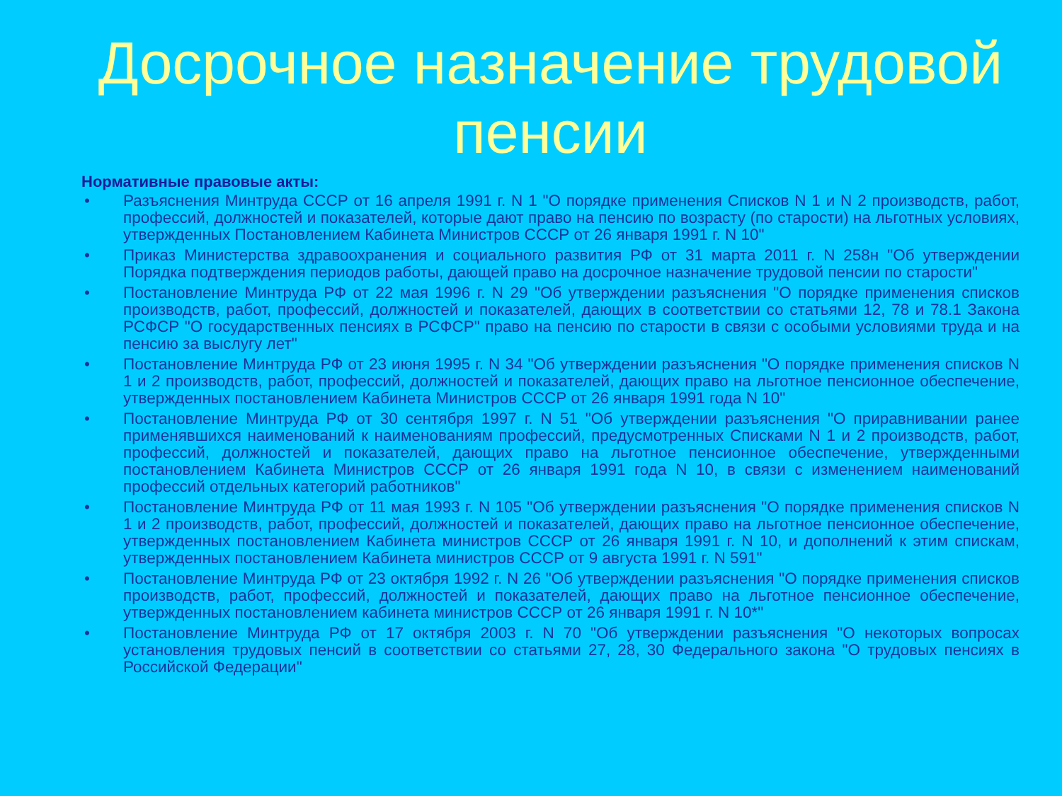Досрочное назначение трудовой пенсии
Нормативные правовые акты:
• Разъяснения Минтруда СССР от 16 апреля 1991 г. N 1 "О порядке применения Списков N 1 и N 2 производств, работ, профессий, должностей и показателей, которые дают право на пенсию по возрасту (по старости) на льготных условиях, утвержденных Постановлением Кабинета Министров СССР от 26 января 1991 г. N 10"
• Приказ Министерства здравоохранения и социального развития РФ от 31 марта 2011 г. N 258н "Об утверждении Порядка подтверждения периодов работы, дающей право на досрочное назначение трудовой пенсии по старости"
• Постановление Минтруда РФ от 22 мая 1996 г. N 29 "Об утверждении разъяснения "О порядке применения списков производств, работ, профессий, должностей и показателей, дающих в соответствии со статьями 12, 78 и 78.1 Закона РСФСР "О государственных пенсиях в РСФСР" право на пенсию по старости в связи с особыми условиями труда и на пенсию за выслугу лет"
• Постановление Минтруда РФ от 23 июня 1995 г. N 34 "Об утверждении разъяснения "О порядке применения списков N 1 и 2 производств, работ, профессий, должностей и показателей, дающих право на льготное пенсионное обеспечение, утвержденных постановлением Кабинета Министров СССР от 26 января 1991 года N 10"
• Постановление Минтруда РФ от 30 сентября 1997 г. N 51 "Об утверждении разъяснения "О приравнивании ранее применявшихся наименований к наименованиям профессий, предусмотренных Списками N 1 и 2 производств, работ, профессий, должностей и показателей, дающих право на льготное пенсионное обеспечение, утвержденными постановлением Кабинета Министров СССР от 26 января 1991 года N 10, в связи с изменением наименований профессий отдельных категорий работников"
• Постановление Минтруда РФ от 11 мая 1993 г. N 105 "Об утверждении разъяснения "О порядке применения списков N 1 и 2 производств, работ, профессий, должностей и показателей, дающих право на льготное пенсионное обеспечение, утвержденных постановлением Кабинета министров СССР от 26 января 1991 г. N 10, и дополнений к этим спискам, утвержденных постановлением Кабинета министров СССР от 9 августа 1991 г. N 591"
• Постановление Минтруда РФ от 23 октября 1992 г. N 26 "Об утверждении разъяснения "О порядке применения списков производств, работ, профессий, должностей и показателей, дающих право на льготное пенсионное обеспечение, утвержденных постановлением кабинета министров СССР от 26 января 1991 г. N 10*"
• Постановление Минтруда РФ от 17 октября 2003 г. N 70 "Об утверждении разъяснения "О некоторых вопросах установления трудовых пенсий в соответствии со статьями 27, 28, 30 Федерального закона "О трудовых пенсиях в Российской Федерации"